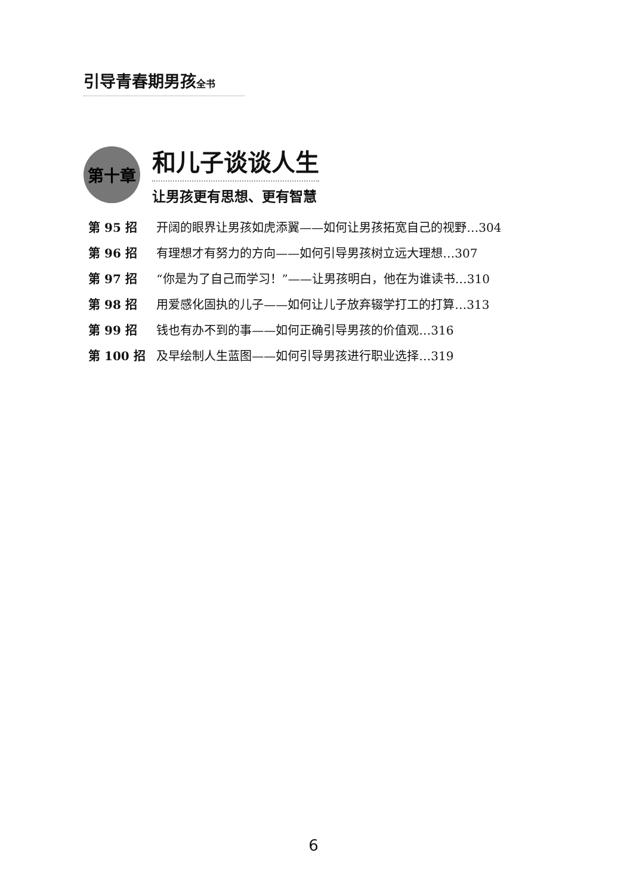引导青春期男孩全书
第十章
和儿子谈谈人生
让男孩更有思想、更有智慧
第 95 招 开阔的眼界让男孩如虎添翼——如何让男孩拓宽自己的视野…304
第 96 招 有理想才有努力的方向——如何引导男孩树立远大理想…307
第 97 招 “你是为了自己而学习！”——让男孩明白，他在为谁读书…310
第 98 招 用爱感化固执的儿子——如何让儿子放弃辍学打工的打算…313
第 99 招 钱也有办不到的事——如何正确引导男孩的价值观…316
第 100 招 及早绘制人生蓝图——如何引导男孩进行职业选择…319
6